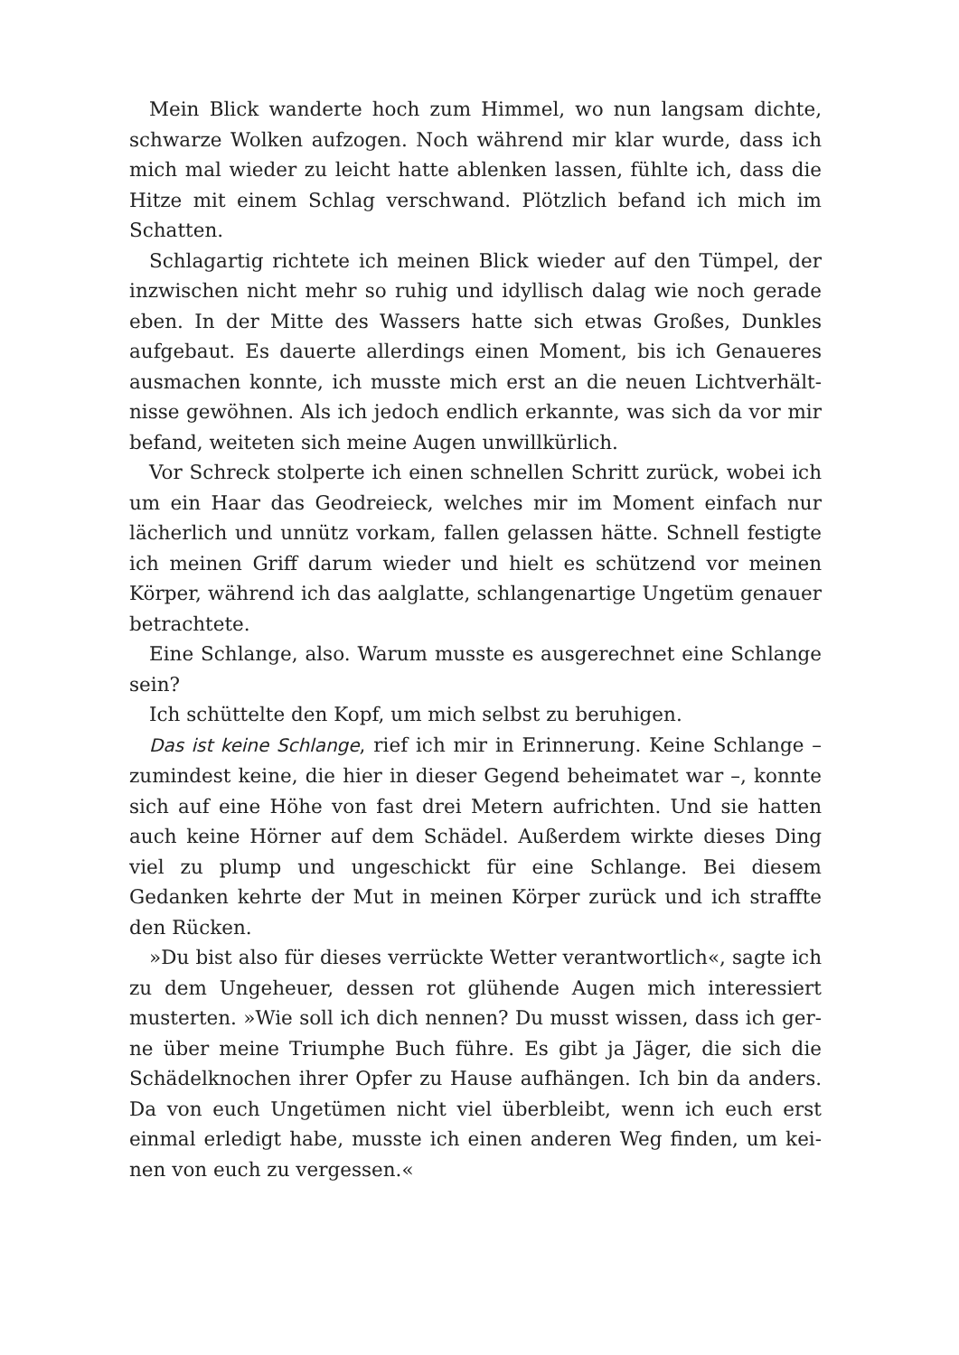Mein Blick wanderte hoch zum Himmel, wo nun langsam dichte, schwarze Wolken aufzogen. Noch während mir klar wurde, dass ich mich mal wieder zu leicht hatte ablenken lassen, fühlte ich, dass die Hitze mit einem Schlag verschwand. Plötzlich befand ich mich im Schatten.
Schlagartig richtete ich meinen Blick wieder auf den Tümpel, der inzwischen nicht mehr so ruhig und idyllisch dalag wie noch gerade eben. In der Mitte des Wassers hatte sich etwas Großes, Dunkles aufgebaut. Es dauerte allerdings einen Moment, bis ich Genaueres ausmachen konnte, ich musste mich erst an die neuen Lichtverhält­nisse gewöhnen. Als ich jedoch endlich erkannte, was sich da vor mir befand, weiteten sich meine Augen unwillkürlich.
Vor Schreck stolperte ich einen schnellen Schritt zurück, wobei ich um ein Haar das Geodreieck, welches mir im Moment einfach nur lächerlich und unnütz vorkam, fallen gelassen hätte. Schnell festigte ich meinen Griff darum wieder und hielt es schützend vor meinen Körper, während ich das aalglatte, schlangenartige Ungetüm genau­er betrachtete.
Eine Schlange, also. Warum musste es ausgerechnet eine Schlange sein?
Ich schüttelte den Kopf, um mich selbst zu beruhigen.
Das ist keine Schlange, rief ich mir in Erinnerung. Keine Schlange – zumindest keine, die hier in dieser Gegend beheimatet war –, konnte sich auf eine Höhe von fast drei Metern aufrichten. Und sie hatten auch keine Hörner auf dem Schädel. Außerdem wirkte dieses Ding viel zu plump und ungeschickt für eine Schlange. Bei diesem Gedanken kehrte der Mut in meinen Körper zurück und ich straffte den Rücken.
»Du bist also für dieses verrückte Wetter verantwortlich«, sagte ich zu dem Ungeheuer, dessen rot glühende Augen mich interessiert musterten. »Wie soll ich dich nennen? Du musst wissen, dass ich ger­ne über meine Triumphe Buch führe. Es gibt ja Jäger, die sich die Schädelknochen ihrer Opfer zu Hause aufhängen. Ich bin da anders. Da von euch Ungetümen nicht viel überbleibt, wenn ich euch erst einmal erledigt habe, musste ich einen anderen Weg finden, um kei­nen von euch zu vergessen.«